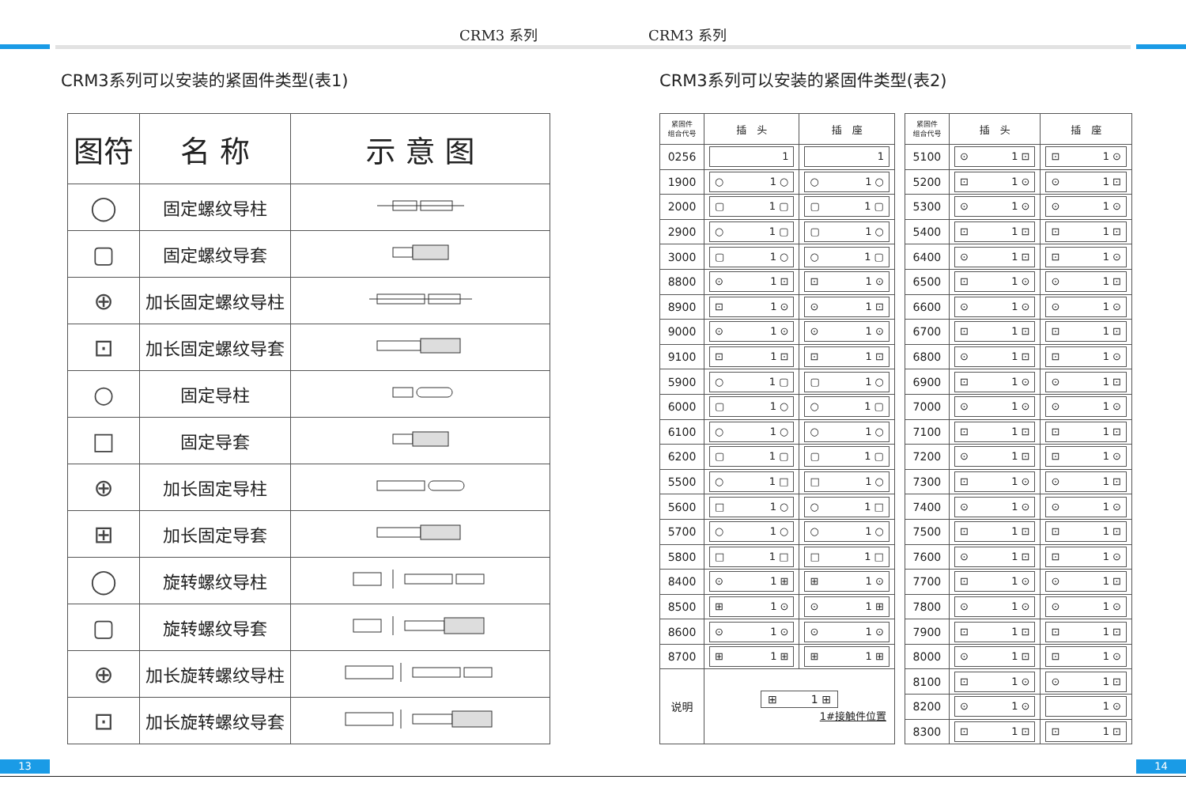CRM3 系列 CRM3 系列
CRM3系列可以安装的紧固件类型(表1)
| 图符 | 名 称 | 示 意 图 |
| --- | --- | --- |
| ◯ | 固定螺纹导柱 | |
| ▢ | 固定螺纹导套 | |
| ⊕ | 加长固定螺纹导柱 | |
| ⊡ | 加长固定螺纹导套 | |
| ○ | 固定导柱 | |
| □ | 固定导套 | |
| ⊕ | 加长固定导柱 | |
| ⊞ | 加长固定导套 | |
| ◯ | 旋转螺纹导柱 | |
| ▢ | 旋转螺纹导套 | |
| ⊕ | 加长旋转螺纹导柱 | |
| ⊡ | 加长旋转螺纹导套 | |
CRM3系列可以安装的紧固件类型(表2)
| 紧固件 组合代号 | 插 头 | 插 座 | | 紧固件 组合代号 | 插 头 | 插 座 |
| --- | --- | --- | --- | --- | --- | --- |
| 0256 | 1 | 1 | | 5100 | ⊙ 1 ⊡ | ⊡ 1 ⊙ |
| 1900 | ○ 1 ○ | ○ 1 ○ | | 5200 | ⊡ 1 ⊙ | ⊙ 1 ⊡ |
| 2000 | ▢ 1 ▢ | ▢ 1 ▢ | | 5300 | ⊙ 1 ⊙ | ⊙ 1 ⊙ |
| 2900 | ○ 1 ▢ | ▢ 1 ○ | | 5400 | ⊡ 1 ⊡ | ⊡ 1 ⊡ |
| 3000 | ▢ 1 ○ | ○ 1 ▢ | | 6400 | ⊙ 1 ⊡ | ⊡ 1 ⊙ |
| 8800 | ⊙ 1 ⊡ | ⊡ 1 ⊙ | | 6500 | ⊡ 1 ⊙ | ⊙ 1 ⊡ |
| 8900 | ⊡ 1 ⊙ | ⊙ 1 ⊡ | | 6600 | ⊙ 1 ⊙ | ⊙ 1 ⊙ |
| 9000 | ⊙ 1 ⊙ | ⊙ 1 ⊙ | | 6700 | ⊡ 1 ⊡ | ⊡ 1 ⊡ |
| 9100 | ⊡ 1 ⊡ | ⊡ 1 ⊡ | | 6800 | ⊙ 1 ⊡ | ⊡ 1 ⊙ |
| 5900 | ○ 1 ▢ | ▢ 1 ○ | | 6900 | ⊡ 1 ⊙ | ⊙ 1 ⊡ |
| 6000 | ▢ 1 ○ | ○ 1 ▢ | | 7000 | ⊙ 1 ⊙ | ⊙ 1 ⊙ |
| 6100 | ○ 1 ○ | ○ 1 ○ | | 7100 | ⊡ 1 ⊡ | ⊡ 1 ⊡ |
| 6200 | ▢ 1 ▢ | ▢ 1 ▢ | | 7200 | ⊙ 1 ⊡ | ⊡ 1 ⊙ |
| 5500 | ○ 1 □ | □ 1 ○ | | 7300 | ⊡ 1 ⊙ | ⊙ 1 ⊡ |
| 5600 | □ 1 ○ | ○ 1 □ | | 7400 | ⊙ 1 ⊙ | ⊙ 1 ⊙ |
| 5700 | ○ 1 ○ | ○ 1 ○ | | 7500 | ⊡ 1 ⊡ | ⊡ 1 ⊡ |
| 5800 | □ 1 □ | □ 1 □ | | 7600 | ⊙ 1 ⊡ | ⊡ 1 ⊙ |
| 8400 | ⊙ 1 ⊞ | ⊞ 1 ⊙ | | 7700 | ⊡ 1 ⊙ | ⊙ 1 ⊡ |
| 8500 | ⊞ 1 ⊙ | ⊙ 1 ⊞ | | 7800 | ⊙ 1 ⊙ | ⊙ 1 ⊙ |
| 8600 | ⊙ 1 ⊙ | ⊙ 1 ⊙ | | 7900 | ⊡ 1 ⊡ | ⊡ 1 ⊡ |
| 8700 | ⊞ 1 ⊞ | ⊞ 1 ⊞ | | 8000 | ⊙ 1 ⊡ | ⊡ 1 ⊙ |
| 说明 | ⊞ 1 ⊞ 1#接触件位置 | | | 8100 | ⊡ 1 ⊙ | ⊙ 1 ⊡ |
| | | | | 8200 | ⊙ 1 ⊙ | 1 ⊙ |
| | | | | 8300 | ⊡ 1 ⊡ | ⊡ 1 ⊡ |
13 14